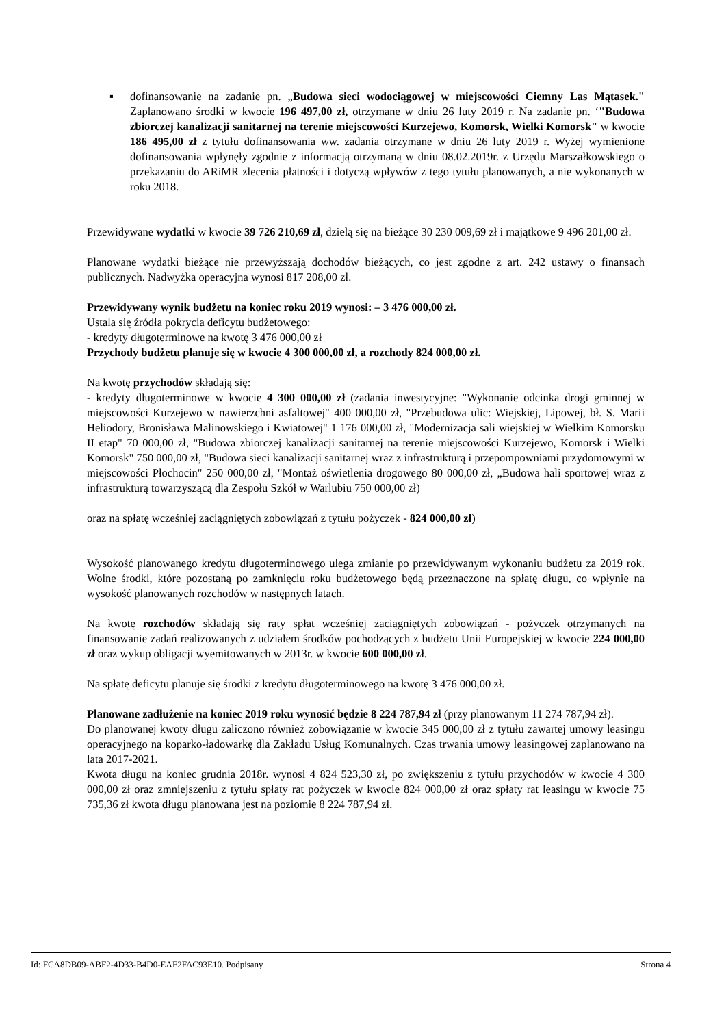▪ dofinansowanie na zadanie pn. „Budowa sieci wodociągowej w miejscowości Ciemny Las Mątasek." Zaplanowano środki w kwocie 196 497,00 zł, otrzymane w dniu 26 luty 2019 r. Na zadanie pn. ‘"Budowa zbiorczej kanalizacji sanitarnej na terenie miejscowości Kurzejewo, Komorsk, Wielki Komorsk" w kwocie 186 495,00 zł z tytułu dofinansowania ww. zadania otrzymane w dniu 26 luty 2019 r. Wyżej wymienione dofinansowania wpłynęły zgodnie z informacją otrzymaną w dniu 08.02.2019r. z Urzędu Marszałkowskiego o przekazaniu do ARiMR zlecenia płatności i dotyczą wpływów z tego tytułu planowanych, a nie wykonanych w roku 2018.
Przewidywane wydatki w kwocie 39 726 210,69 zł, dzielą się na bieżące 30 230 009,69 zł i majątkowe 9 496 201,00 zł.
Planowane wydatki bieżące nie przewyższają dochodów bieżących, co jest zgodne z art. 242 ustawy o finansach publicznych. Nadwyżka operacyjna wynosi 817 208,00 zł.
Przewidywany wynik budżetu na koniec roku 2019 wynosi: – 3 476 000,00 zł.
Ustala się źródła pokrycia deficytu budżetowego:
- kredyty długoterminowe na kwotę 3 476 000,00 zł
Przychody budżetu planuje się w kwocie 4 300 000,00 zł, a rozchody 824 000,00 zł.
Na kwotę przychodów składają się:
- kredyty długoterminowe w kwocie 4 300 000,00 zł (zadania inwestycyjne: "Wykonanie odcinka drogi gminnej w miejscowości Kurzejewo w nawierzchni asfaltowej" 400 000,00 zł, "Przebudowa ulic: Wiejskiej, Lipowej, bł. S. Marii Heliodory, Bronisława Malinowskiego i Kwiatowej" 1 176 000,00 zł, "Modernizacja sali wiejskiej w Wielkim Komorsku II etap" 70 000,00 zł, "Budowa zbiorczej kanalizacji sanitarnej na terenie miejscowości Kurzejewo, Komorsk i Wielki Komorsk" 750 000,00 zł, "Budowa sieci kanalizacji sanitarnej wraz z infrastrukturą i przepompowniami przydomowymi w miejscowości Płochocin" 250 000,00 zł, "Montaż oświetlenia drogowego 80 000,00 zł, „Budowa hali sportowej wraz z infrastrukturą towarzyszącą dla Zespołu Szkół w Warlubiu 750 000,00 zł)
oraz na spłatę wcześniej zaciągniętych zobowiązań z tytułu pożyczek - 824 000,00 zł)
Wysokość planowanego kredytu długoterminowego ulega zmianie po przewidywanym wykonaniu budżetu za 2019 rok. Wolne środki, które pozostaną po zamknięciu roku budżetowego będą przeznaczone na spłatę długu, co wpłynie na wysokość planowanych rozchodów w następnych latach.
Na kwotę rozchodów składają się raty spłat wcześniej zaciągniętych zobowiązań - pożyczek otrzymanych na finansowanie zadań realizowanych z udziałem środków pochodzących z budżetu Unii Europejskiej w kwocie 224 000,00 zł oraz wykup obligacji wyemitowanych w 2013r. w kwocie 600 000,00 zł.
Na spłatę deficytu planuje się środki z kredytu długoterminowego na kwotę 3 476 000,00 zł.
Planowane zadłużenie na koniec 2019 roku wynosić będzie 8 224 787,94 zł (przy planowanym 11 274 787,94 zł).
Do planowanej kwoty długu zaliczono również zobowiązanie w kwocie 345 000,00 zł z tytułu zawartej umowy leasingu operacyjnego na koparko-ładowarkę dla Zakładu Usług Komunalnych. Czas trwania umowy leasingowej zaplanowano na lata 2017-2021.
Kwota długu na koniec grudnia 2018r. wynosi 4 824 523,30 zł, po zwiększeniu z tytułu przychodów w kwocie 4 300 000,00 zł oraz zmniejszeniu z tytułu spłaty rat pożyczek w kwocie 824 000,00 zł oraz spłaty rat leasingu w kwocie 75 735,36 zł kwota długu planowana jest na poziomie 8 224 787,94 zł.
Id: FCA8DB09-ABF2-4D33-B4D0-EAF2FAC93E10. Podpisany Strona 4